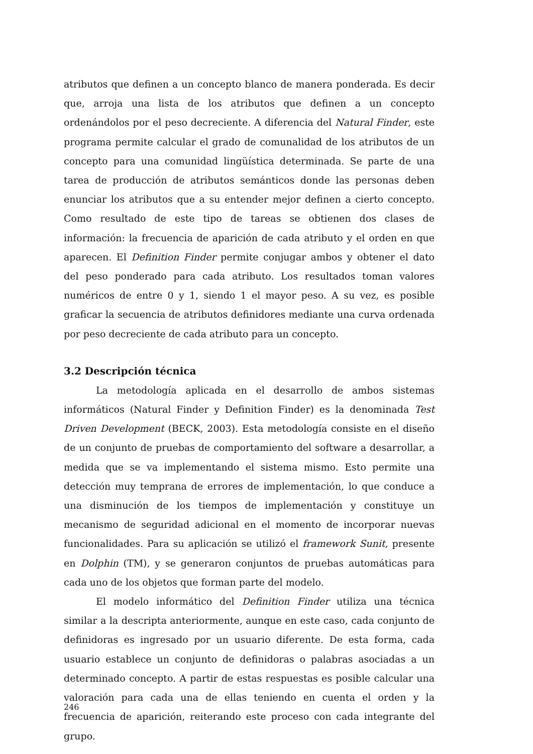atributos que definen a un concepto blanco de manera ponderada. Es decir que, arroja una lista de los atributos que definen a un concepto ordenándolos por el peso decreciente. A diferencia del Natural Finder, este programa permite calcular el grado de comunalidad de los atributos de un concepto para una comunidad lingüística determinada. Se parte de una tarea de producción de atributos semánticos donde las personas deben enunciar los atributos que a su entender mejor definen a cierto concepto. Como resultado de este tipo de tareas se obtienen dos clases de información: la frecuencia de aparición de cada atributo y el orden en que aparecen. El Definition Finder permite conjugar ambos y obtener el dato del peso ponderado para cada atributo. Los resultados toman valores numéricos de entre 0 y 1, siendo 1 el mayor peso. A su vez, es posible graficar la secuencia de atributos definidores mediante una curva ordenada por peso decreciente de cada atributo para un concepto.
3.2 Descripción técnica
La metodología aplicada en el desarrollo de ambos sistemas informáticos (Natural Finder y Definition Finder) es la denominada Test Driven Development (BECK, 2003). Esta metodología consiste en el diseño de un conjunto de pruebas de comportamiento del software a desarrollar, a medida que se va implementando el sistema mismo. Esto permite una detección muy temprana de errores de implementación, lo que conduce a una disminución de los tiempos de implementación y constituye un mecanismo de seguridad adicional en el momento de incorporar nuevas funcionalidades. Para su aplicación se utilizó el framework Sunit, presente en Dolphin (TM), y se generaron conjuntos de pruebas automáticas para cada uno de los objetos que forman parte del modelo.
El modelo informático del Definition Finder utiliza una técnica similar a la descripta anteriormente, aunque en este caso, cada conjunto de definidoras es ingresado por un usuario diferente. De esta forma, cada usuario establece un conjunto de definidoras o palabras asociadas a un determinado concepto. A partir de estas respuestas es posible calcular una valoración para cada una de ellas teniendo en cuenta el orden y la frecuencia de aparición, reiterando este proceso con cada integrante del grupo.
246